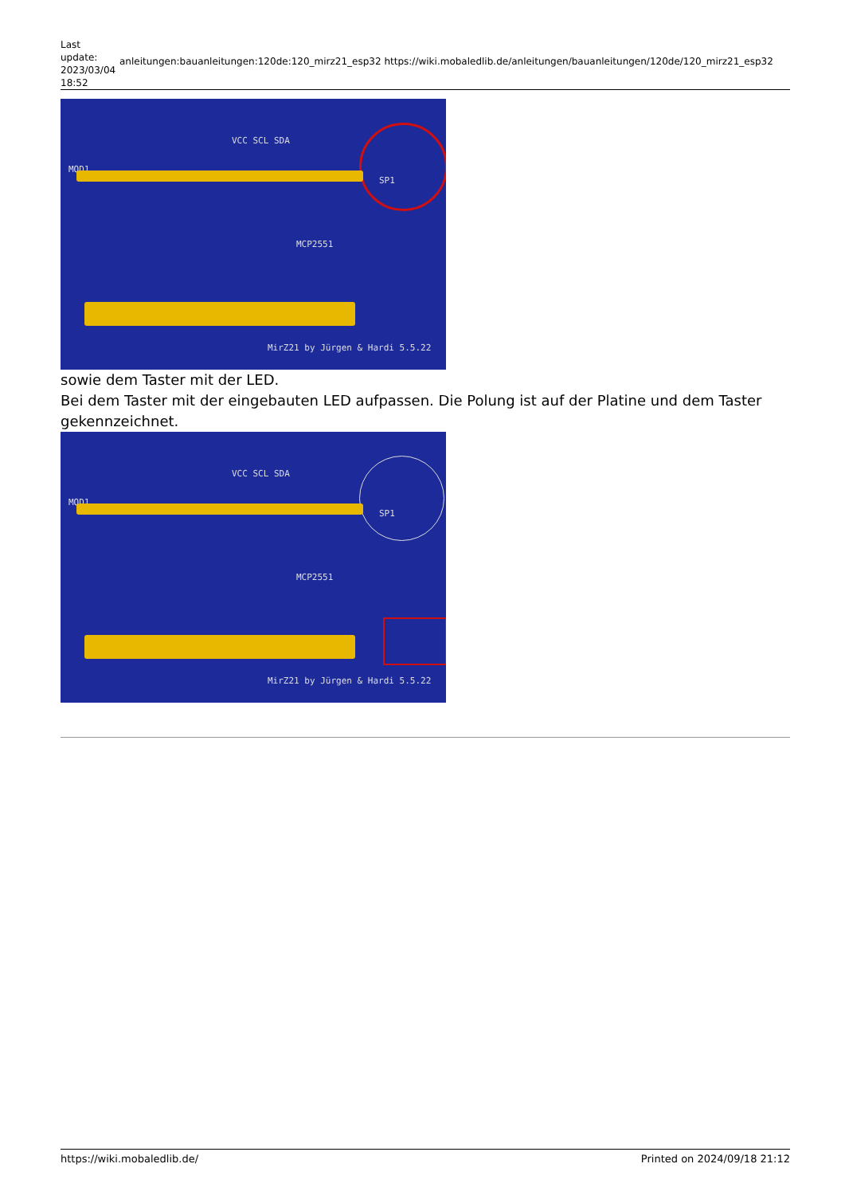Last update: 2023/03/04 18:52
anleitungen:bauanleitungen:120de:120_mirz21_esp32 https://wiki.mobaledlib.de/anleitungen/bauanleitungen/120de/120_mirz21_esp32
MOD1
VCC SCL SDA
MCP2551
MirZ21 by Jürgen & Hardi 5.5.22
SP1
sowie dem Taster mit der LED.
Bei dem Taster mit der eingebauten LED aufpassen. Die Polung ist auf der Platine und dem Taster gekennzeichnet.
MOD1
VCC SCL SDA
MCP2551
MirZ21 by Jürgen & Hardi 5.5.22
SP1
https://wiki.mobaledlib.de/ Printed on 2024/09/18 21:12